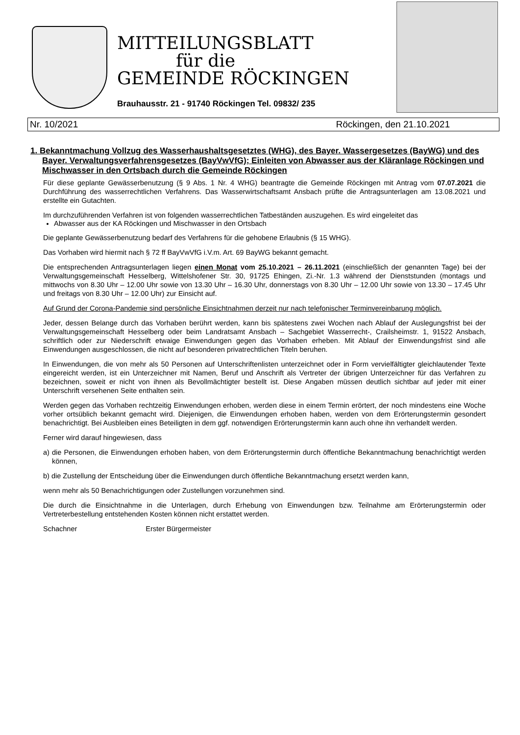MITTEILUNGSBLATT
für die
GEMEINDE RÖCKINGEN
Brauhausstr. 21 - 91740 Röckingen Tel. 09832/ 235
Nr. 10/2021 Röckingen, den 21.10.2021
1. Bekanntmachung Vollzug des Wasserhaushaltsgesetztes (WHG), des Bayer. Wassergesetzes (BayWG) und des Bayer. Verwaltungsverfahrensgesetzes (BayVwVfG); Einleiten von Abwasser aus der Kläranlage Röckingen und Mischwasser in den Ortsbach durch die Gemeinde Röckingen
Für diese geplante Gewässerbenutzung (§ 9 Abs. 1 Nr. 4 WHG) beantragte die Gemeinde Röckingen mit Antrag vom 07.07.2021 die Durchführung des wasserrechtlichen Verfahrens. Das Wasserwirtschaftsamt Ansbach prüfte die Antragsunterlagen am 13.08.2021 und erstellte ein Gutachten.
Im durchzuführenden Verfahren ist von folgenden wasserrechtlichen Tatbeständen auszugehen. Es wird eingeleitet das
Abwasser aus der KA Röckingen und Mischwasser in den Ortsbach
Die geplante Gewässerbenutzung bedarf des Verfahrens für die gehobene Erlaubnis (§ 15 WHG).
Das Vorhaben wird hiermit nach § 72 ff BayVwVfG i.V.m. Art. 69 BayWG bekannt gemacht.
Die entsprechenden Antragsunterlagen liegen einen Monat vom 25.10.2021 – 26.11.2021 (einschließlich der genannten Tage) bei der Verwaltungsgemeinschaft Hesselberg, Wittelshofener Str. 30, 91725 Ehingen, Zi.-Nr. 1.3 während der Dienststunden (montags und mittwochs von 8.30 Uhr – 12.00 Uhr sowie von 13.30 Uhr – 16.30 Uhr, donnerstags von 8.30 Uhr – 12.00 Uhr sowie von 13.30 – 17.45 Uhr und freitags von 8.30 Uhr – 12.00 Uhr) zur Einsicht auf.
Auf Grund der Corona-Pandemie sind persönliche Einsichtnahmen derzeit nur nach telefonischer Terminvereinbarung möglich.
Jeder, dessen Belange durch das Vorhaben berührt werden, kann bis spätestens zwei Wochen nach Ablauf der Auslegungsfrist bei der Verwaltungsgemeinschaft Hesselberg oder beim Landratsamt Ansbach – Sachgebiet Wasserrecht-, Crailsheimstr. 1, 91522 Ansbach, schriftlich oder zur Niederschrift etwaige Einwendungen gegen das Vorhaben erheben. Mit Ablauf der Einwendungsfrist sind alle Einwendungen ausgeschlossen, die nicht auf besonderen privatrechtlichen Titeln beruhen.
In Einwendungen, die von mehr als 50 Personen auf Unterschriftenlisten unterzeichnet oder in Form vervielfältigter gleichlautender Texte eingereicht werden, ist ein Unterzeichner mit Namen, Beruf und Anschrift als Vertreter der übrigen Unterzeichner für das Verfahren zu bezeichnen, soweit er nicht von ihnen als Bevollmächtigter bestellt ist. Diese Angaben müssen deutlich sichtbar auf jeder mit einer Unterschrift versehenen Seite enthalten sein.
Werden gegen das Vorhaben rechtzeitig Einwendungen erhoben, werden diese in einem Termin erörtert, der noch mindestens eine Woche vorher ortsüblich bekannt gemacht wird. Diejenigen, die Einwendungen erhoben haben, werden von dem Erörterungstermin gesondert benachrichtigt. Bei Ausbleiben eines Beteiligten in dem ggf. notwendigen Erörterungstermin kann auch ohne ihn verhandelt werden.
Ferner wird darauf hingewiesen, dass
a) die Personen, die Einwendungen erhoben haben, von dem Erörterungstermin durch öffentliche Bekanntmachung benachrichtigt werden können,
b) die Zustellung der Entscheidung über die Einwendungen durch öffentliche Bekanntmachung ersetzt werden kann,
wenn mehr als 50 Benachrichtigungen oder Zustellungen vorzunehmen sind.
Die durch die Einsichtnahme in die Unterlagen, durch Erhebung von Einwendungen bzw. Teilnahme am Erörterungstermin oder Vertreterbestellung entstehenden Kosten können nicht erstattet werden.
Schachner Erster Bürgermeister